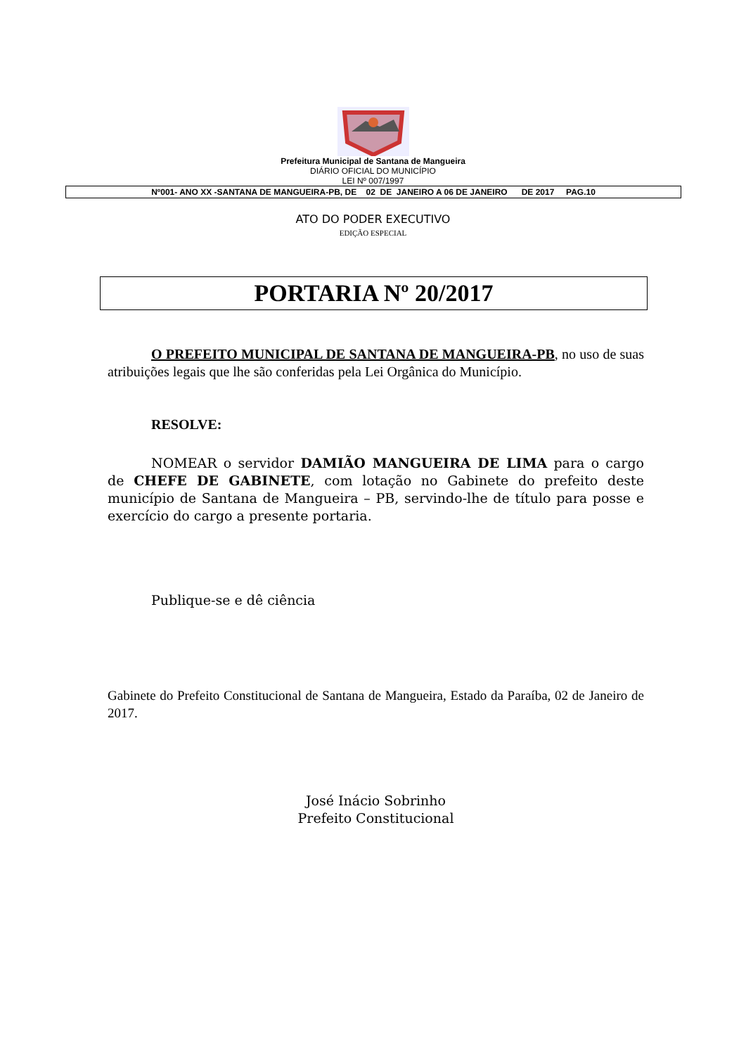Prefeitura Municipal de Santana de Mangueira
DIÁRIO OFICIAL DO MUNICÍPIO
LEI Nº 007/1997
Nº001- ANO XX -SANTANA DE MANGUEIRA-PB, DE 02 DE JANEIRO A 06 DE JANEIRO DE 2017 PAG.10
ATO DO PODER EXECUTIVO
EDIÇÃO ESPECIAL
PORTARIA Nº 20/2017
O PREFEITO MUNICIPAL DE SANTANA DE MANGUEIRA-PB, no uso de suas atribuições legais que lhe são conferidas pela Lei Orgânica do Município.
RESOLVE:
NOMEAR o servidor DAMIÃO MANGUEIRA DE LIMA para o cargo de CHEFE DE GABINETE, com lotação no Gabinete do prefeito deste município de Santana de Mangueira – PB, servindo-lhe de título para posse e exercício do cargo a presente portaria.
Publique-se e dê ciência
Gabinete do Prefeito Constitucional de Santana de Mangueira, Estado da Paraíba, 02 de Janeiro de 2017.
José Inácio Sobrinho
Prefeito Constitucional